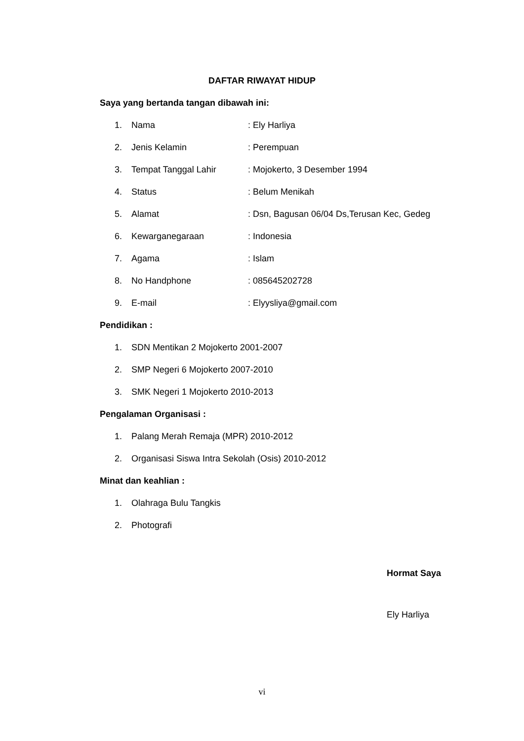DAFTAR RIWAYAT HIDUP
Saya yang bertanda tangan dibawah ini:
1. Nama: Ely Harliya
2. Jenis Kelamin: Perempuan
3. Tempat Tanggal Lahir: Mojokerto, 3 Desember 1994
4. Status: Belum Menikah
5. Alamat: Dsn, Bagusan 06/04 Ds,Terusan Kec, Gedeg
6. Kewarganegaraan: Indonesia
7. Agama: Islam
8. No Handphone: 085645202728
9. E-mail: Elyysliya@gmail.com
Pendidikan :
1. SDN Mentikan 2 Mojokerto 2001-2007
2. SMP Negeri 6 Mojokerto 2007-2010
3. SMK Negeri 1 Mojokerto 2010-2013
Pengalaman Organisasi :
1. Palang Merah Remaja (MPR) 2010-2012
2. Organisasi Siswa Intra Sekolah (Osis) 2010-2012
Minat dan keahlian :
1. Olahraga Bulu Tangkis
2. Photografi
Hormat Saya
Ely Harliya
vi